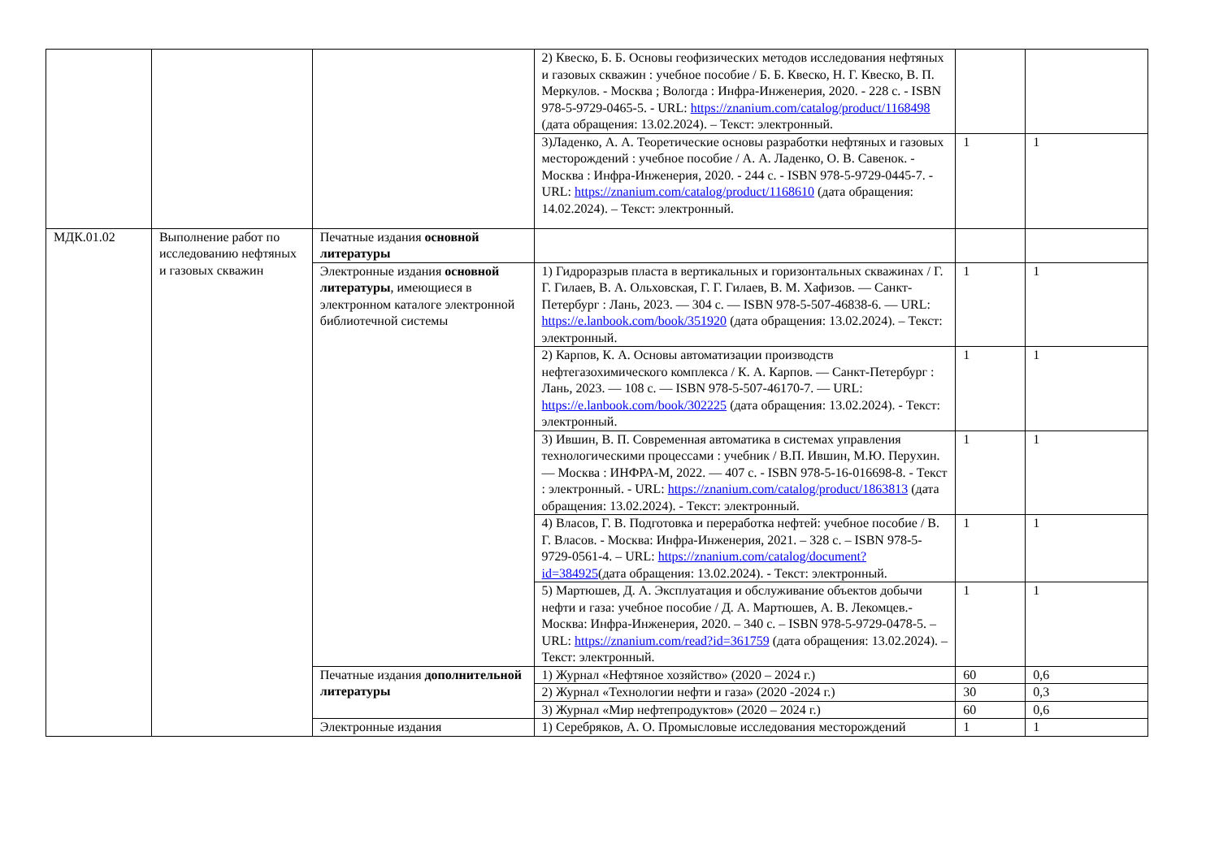| | | | 2) Квеско, Б. Б. Основы геофизических методов исследования нефтяных и газовых скважин : учебное пособие / Б. Б. Квеско, Н. Г. Квеско, В. П. Меркулов. - Москва ; Вологда : Инфра-Инженерия, 2020. - 228 с. - ISBN 978-5-9729-0465-5. - URL: https://znanium.com/catalog/product/1168498 (дата обращения: 13.02.2024). – Текст: электронный. | | |
| | | | 3)Ладенко, А. А. Теоретические основы разработки нефтяных и газовых месторождений : учебное пособие / А. А. Ладенко, О. В. Савенок. - Москва : Инфра-Инженерия, 2020. - 244 с. - ISBN 978-5-9729-0445-7. - URL: https://znanium.com/catalog/product/1168610 (дата обращения: 14.02.2024). – Текст: электронный. | 1 | 1 |
| МДК.01.02 | Выполнение работ по исследованию нефтяных и газовых скважин | Печатные издания основной литературы | | | |
| | | Электронные издания основной литературы , имеющиеся в электронном каталоге электронной библиотечной системы | 1) Гидроразрыв пласта в вертикальных и горизонтальных скважинах / Г. Г. Гилаев, В. А. Ольховская, Г. Г. Гилаев, В. М. Хафизов. — Санкт-Петербург : Лань, 2023. — 304 с. — ISBN 978-5-507-46838-6. — URL: https://e.lanbook.com/book/351920 (дата обращения: 13.02.2024). – Текст: электронный. | 1 | 1 |
| | | | 2) Карпов, К. А. Основы автоматизации производств нефтегазохимического комплекса / К. А. Карпов. — Санкт-Петербург : Лань, 2023. — 108 с. — ISBN 978-5-507-46170-7. — URL: https://e.lanbook.com/book/302225 (дата обращения: 13.02.2024). - Текст: электронный. | 1 | 1 |
| | | | 3) Ившин, В. П. Современная автоматика в системах управления технологическими процессами : учебник / В.П. Ившин, М.Ю. Перухин. — Москва : ИНФРА-М, 2022. — 407 с. - ISBN 978-5-16-016698-8. - Текст : электронный. - URL: https://znanium.com/catalog/product/1863813 (дата обращения: 13.02.2024). - Текст: электронный. | 1 | 1 |
| | | | 4) Власов, Г. В. Подготовка и переработка нефтей: учебное пособие / В. Г. Власов. - Москва: Инфра-Инженерия, 2021. – 328 с. – ISBN 978-5-9729-0561-4. – URL: https://znanium.com/catalog/document?id=384925 (дата обращения: 13.02.2024). - Текст: электронный. | 1 | 1 |
| | | | 5) Мартюшев, Д. А. Эксплуатация и обслуживание объектов добычи нефти и газа: учебное пособие / Д. А. Мартюшев, А. В. Лекомцев.- Москва: Инфра-Инженерия, 2020. – 340 с. – ISBN 978-5-9729-0478-5. – URL: https://znanium.com/read?id=361759 (дата обращения: 13.02.2024). – Текст: электронный. | 1 | 1 |
| | | Печатные издания дополнительной литературы | 1) Журнал «Нефтяное хозяйство» (2020 – 2024 г.) | 60 | 0,6 |
| | | | 2) Журнал «Технологии нефти и газа» (2020 -2024 г.) | 30 | 0,3 |
| | | | 3) Журнал «Мир нефтепродуктов» (2020 – 2024 г.) | 60 | 0,6 |
| | | Электронные издания | 1) Серебряков, А. О. Промысловые исследования месторождений | 1 | 1 |